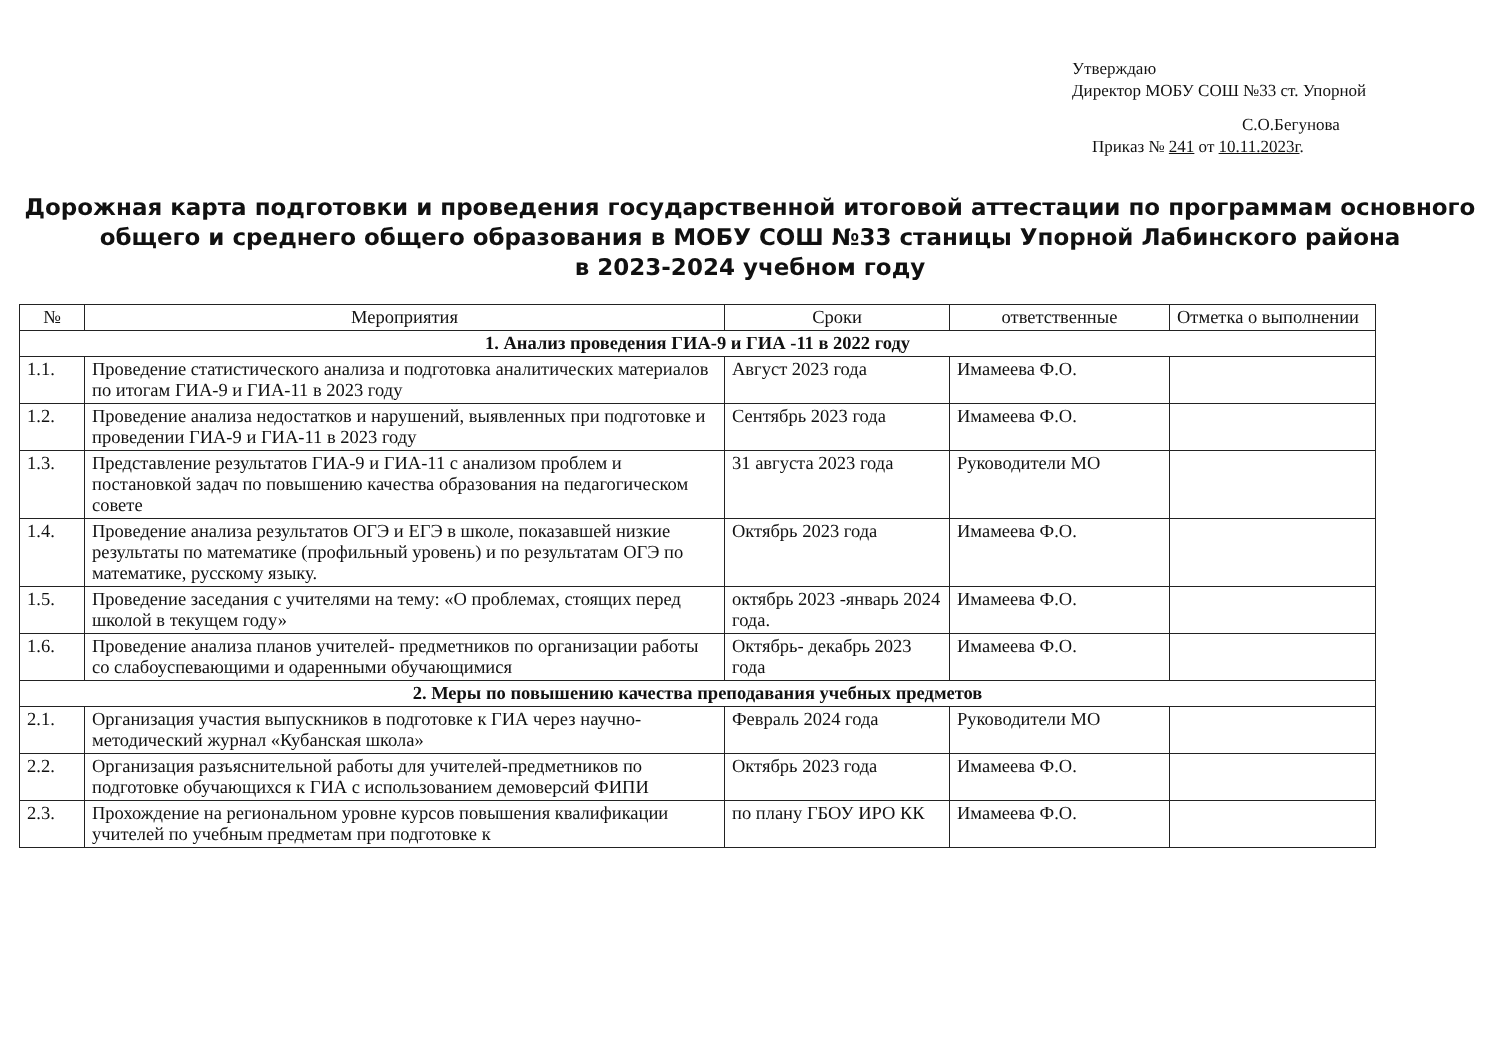Утверждаю
Директор МОБУ СОШ №33 ст. Упорной
С.О.Бегунова
Приказ № 241 от 10.11.2023г.
Дорожная карта подготовки и проведения государственной итоговой аттестации по программам основного общего и среднего общего образования в МОБУ СОШ №33 станицы Упорной Лабинского района
в 2023-2024 учебном году
| № | Мероприятия | Сроки | ответственные | Отметка о выполнении |
| --- | --- | --- | --- | --- |
| 1. Анализ проведения ГИА-9 и ГИА -11 в 2022 году | | | | |
| 1.1. | Проведение статистического анализа и подготовка аналитических материалов по итогам ГИА-9 и ГИА-11 в 2023 году | Август 2023 года | Имамеева Ф.О. | |
| 1.2. | Проведение анализа недостатков и нарушений, выявленных при подготовке и проведении ГИА-9 и ГИА-11 в 2023 году | Сентябрь 2023 года | Имамеева Ф.О. | |
| 1.3. | Представление результатов ГИА-9 и ГИА-11 с анализом проблем и постановкой задач по повышению качества образования на педагогическом совете | 31 августа 2023 года | Руководители МО | |
| 1.4. | Проведение анализа результатов ОГЭ и ЕГЭ в школе, показавшей низкие результаты по математике (профильный уровень) и по результатам ОГЭ по математике, русскому языку. | Октябрь 2023 года | Имамеева Ф.О. | |
| 1.5. | Проведение заседания с учителями на тему: «О проблемах, стоящих перед школой в текущем году» | октябрь 2023 -январь 2024 года. | Имамеева Ф.О. | |
| 1.6. | Проведение анализа планов учителей- предметников по организации работы со слабоуспевающими и одаренными обучающимися | Октябрь- декабрь 2023 года | Имамеева Ф.О. | |
| 2. Меры по повышению качества преподавания учебных предметов | | | | |
| 2.1. | Организация участия выпускников в подготовке к ГИА через научно- методический журнал «Кубанская школа» | Февраль 2024 года | Руководители МО | |
| 2.2. | Организация разъяснительной работы для учителей-предметников по подготовке обучающихся к ГИА с использованием демоверсий ФИПИ | Октябрь 2023 года | Имамеева Ф.О. | |
| 2.3. | Прохождение на региональном уровне курсов повышения квалификации учителей по учебным предметам при подготовке к | по плану ГБОУ ИРО КК | Имамеева Ф.О. | |